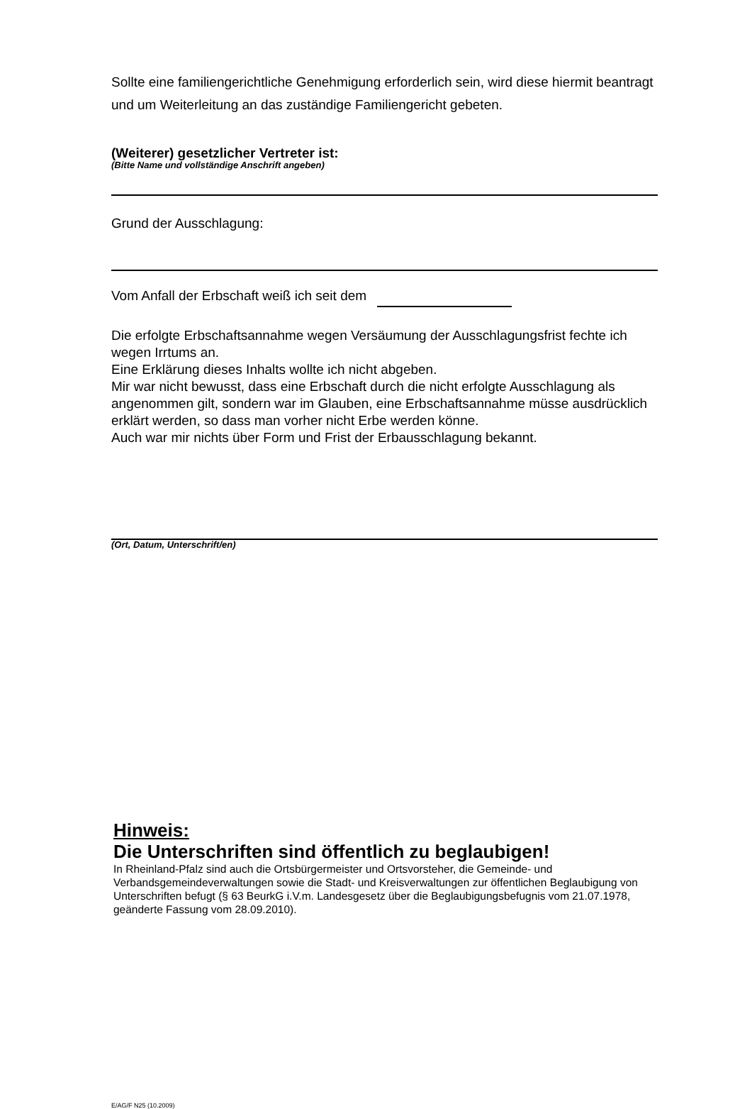Sollte eine familiengerichtliche Genehmigung erforderlich sein, wird diese hiermit beantragt und um Weiterleitung an das zuständige Familiengericht gebeten.
(Weiterer) gesetzlicher Vertreter ist:
(Bitte Name und vollständige Anschrift angeben)
Grund der Ausschlagung:
Vom Anfall der Erbschaft weiß ich seit dem
Die erfolgte Erbschaftsannahme wegen Versäumung der Ausschlagungsfrist fechte ich wegen Irrtums an.
Eine Erklärung dieses Inhalts wollte ich nicht abgeben.
Mir war nicht bewusst, dass eine Erbschaft durch die nicht erfolgte Ausschlagung als angenommen gilt, sondern war im Glauben, eine Erbschaftsannahme müsse ausdrücklich erklärt werden, so dass man vorher nicht Erbe werden könne.
Auch war mir nichts über Form und Frist der Erbausschlagung bekannt.
(Ort, Datum, Unterschrift/en)
Hinweis:
Die Unterschriften sind öffentlich zu beglaubigen!
In Rheinland-Pfalz sind auch die Ortsbürgermeister und Ortsvorsteher, die Gemeinde- und Verbandsgemeindeverwaltungen sowie die Stadt- und Kreisverwaltungen zur öffentlichen Beglaubigung von Unterschriften befugt (§ 63 BeurkG i.V.m. Landesgesetz über die Beglaubigungsbefugnis vom 21.07.1978, geänderte Fassung vom 28.09.2010).
E/AG/F N25 (10.2009)